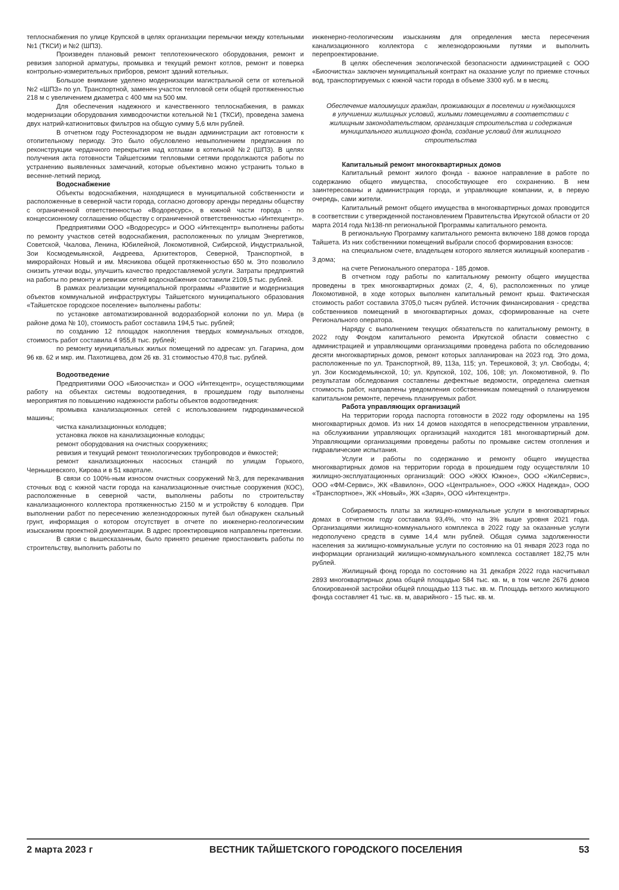теплоснабжения по улице Крупской в целях организации перемычки между котельными №1 (ТКСИ) и №2 (ШПЗ).
Произведен плановый ремонт теплотехнического оборудования, ремонт и ревизия запорной арматуры, промывка и текущий ремонт котлов, ремонт и поверка контрольно-измерительных приборов, ремонт зданий котельных.
Большое внимание уделено модернизации магистральной сети от котельной №2 «ШПЗ» по ул. Транспортной, заменен участок тепловой сети общей протяженностью 218 м с увеличением диаметра с 400 мм на 500 мм.
Для обеспечения надежного и качественного теплоснабжения, в рамках модернизации оборудования химводоочистки котельной №1 (ТКСИ), проведена замена двух натрий-катионитовых фильтров на общую сумму 5,6 млн рублей.
В отчетном году Ростехнадзором не выдан администрации акт готовности к отопительному периоду. Это было обусловлено невыполнением предписания по реконструкции чердачного перекрытия над котлами в котельной №2 (ШПЗ). В целях получения акта готовности Тайшетскими тепловыми сетями продолжаются работы по устранению выявленных замечаний, которые объективно можно устранить только в весенне-летний период.
Водоснабжение
Объекты водоснабжения, находящиеся в муниципальной собственности и расположенные в северной части города, согласно договору аренды переданы обществу с ограниченной ответственностью «Водоресурс», в южной части города - по концессионному соглашению обществу с ограниченной ответственностью «Интехцентр».
Предприятиями ООО «Водоресурс» и ООО «Интехцентр» выполнены работы по ремонту участков сетей водоснабжения, расположенных по улицам Энергетиков, Советской, Чкалова, Ленина, Юбилейной, Локомотивной, Сибирской, Индустриальной, Зои Космодемьянской, Андреева, Архитекторов, Северной, Транспортной, в микрорайонах Новый и им. Мясникова общей протяженностью 650 м. Это позволило снизить утечки воды, улучшить качество предоставляемой услуги. Затраты предприятий на работы по ремонту и ревизии сетей водоснабжения составили 2109,5 тыс. рублей.
В рамках реализации муниципальной программы «Развитие и модернизация объектов коммунальной инфраструктуры Тайшетского муниципального образования «Тайшетское городское поселение» выполнены работы:
по установке автоматизированной водоразборной колонки по ул. Мира (в районе дома № 10), стоимость работ составила 194,5 тыс. рублей;
по созданию 12 площадок накопления твердых коммунальных отходов, стоимость работ составила 4 955,8 тыс. рублей;
по ремонту муниципальных жилых помещений по адресам: ул. Гагарина, дом 96 кв. 62 и мкр. им. Пахотищева, дом 26 кв. 31 стоимостью 470,8 тыс. рублей.
Водоотведение
Предприятиями ООО «Биоочистка» и ООО «Интехцентр», осуществляющими работу на объектах системы водоотведения, в прошедшем году выполнены мероприятия по повышению надежности работы объектов водоотведения:
промывка канализационных сетей с использованием гидродинамической машины;
чистка канализационных колодцев;
установка люков на канализационные колодцы;
ремонт оборудования на очистных сооружениях;
ревизия и текущий ремонт технологических трубопроводов и ёмкостей;
ремонт канализационных насосных станций по улицам Горького, Чернышевского, Кирова и в 51 квартале.
В связи со 100%-ным износом очистных сооружений №3, для перекачивания сточных вод с южной части города на канализационные очистные сооружения (КОС), расположенные в северной части, выполнены работы по строительству канализационного коллектора протяженностью 2150 м и устройству 6 колодцев. При выполнении работ по пересечению железнодорожных путей был обнаружен скальный грунт, информация о котором отсутствует в отчете по инженерно-геологическим изысканиям проектной документации. В адрес проектировщиков направлены претензии.
В связи с вышесказанным, было принято решение приостановить работы по строительству, выполнить работы по
инженерно-геологическим изысканиям для определения места пересечения канализационного коллектора с железнодорожными путями и выполнить перепроектирование.
В целях обеспечения экологической безопасности администрацией с ООО «Биоочистка» заключен муниципальный контракт на оказание услуг по приемке сточных вод, транспортируемых с южной части города в объеме 3300 куб. м в месяц.
Обеспечение малоимущих граждан, проживающих в поселении и нуждающихся в улучшении жилищных условий, жилыми помещениями в соответствии с жилищным законодательством, организация строительства и содержания муниципального жилищного фонда, создание условий для жилищного строительства
Капитальный ремонт многоквартирных домов
Капитальный ремонт жилого фонда - важное направление в работе по содержанию общего имущества, способствующее его сохранению. В нем заинтересованы и администрация города, и управляющие компании, и, в первую очередь, сами жители.
Капитальный ремонт общего имущества в многоквартирных домах проводится в соответствии с утвержденной постановлением Правительства Иркутской области от 20 марта 2014 года №138-пп региональной Программы капитального ремонта.
В региональную Программу капитального ремонта включено 188 домов города Тайшета. Из них собственники помещений выбрали способ формирования взносов:
на специальном счете, владельцем которого является жилищный кооператив - 3 дома;
на счете Регионального оператора - 185 домов.
В отчетном году работы по капитальному ремонту общего имущества проведены в трех многоквартирных домах (2, 4, 6), расположенных по улице Локомотивной, в ходе которых выполнен капитальный ремонт крыш. Фактическая стоимость работ составила 3705,0 тысяч рублей. Источник финансирования - средства собственников помещений в многоквартирных домах, сформированные на счете Регионального оператора.
Наряду с выполнением текущих обязательств по капитальному ремонту, в 2022 году Фондом капитального ремонта Иркутской области совместно с администрацией и управляющими организациями проведена работа по обследованию десяти многоквартирных домов, ремонт которых запланирован на 2023 год. Это дома, расположенные по ул. Транспортной, 89, 113а, 115; ул. Терешковой, 3; ул. Свободы, 4; ул. Зои Космодемьянской, 10; ул. Крупской, 102, 106, 108; ул. Локомотивной, 9. По результатам обследования составлены дефектные ведомости, определена сметная стоимость работ, направлены уведомления собственникам помещений о планируемом капитальном ремонте, перечень планируемых работ.
Работа управляющих организаций
На территории города паспорта готовности в 2022 году оформлены на 195 многоквартирных домов. Из них 14 домов находятся в непосредственном управлении, на обслуживании управляющих организаций находится 181 многоквартирный дом. Управляющими организациями проведены работы по промывке систем отопления и гидравлические испытания.
Услуги и работы по содержанию и ремонту общего имущества многоквартирных домов на территории города в прошедшем году осуществляли 10 жилищно-эксплуатационных организаций: ООО «ЖКХ Южное», ООО «ЖилСервис», ООО «ФМ-Сервис», ЖК «Вавилон», ООО «Центральное», ООО «ЖКХ Надежда», ООО «Транспортное», ЖК «Новый», ЖК «Заря», ООО «Интехцентр».
Собираемость платы за жилищно-коммунальные услуги в многоквартирных домах в отчетном году составила 93,4%, что на 3% выше уровня 2021 года. Организациями жилищно-коммунального комплекса в 2022 году за оказанные услуги недополучено средств в сумме 14,4 млн рублей. Общая сумма задолженности населения за жилищно-коммунальные услуги по состоянию на 01 января 2023 года по информации организаций жилищно-коммунального комплекса составляет 182,75 млн рублей.
Жилищный фонд города по состоянию на 31 декабря 2022 года насчитывал 2893 многоквартирных дома общей площадью 584 тыс. кв. м, в том числе 2676 домов блокированной застройки общей площадью 113 тыс. кв. м. Площадь ветхого жилищного фонда составляет 41 тыс. кв. м, аварийного - 15 тыс. кв. м.
2 марта 2023 г ВЕСТНИК ТАЙШЕТСКОГО ГОРОДСКОГО ПОСЕЛЕНИЯ 53